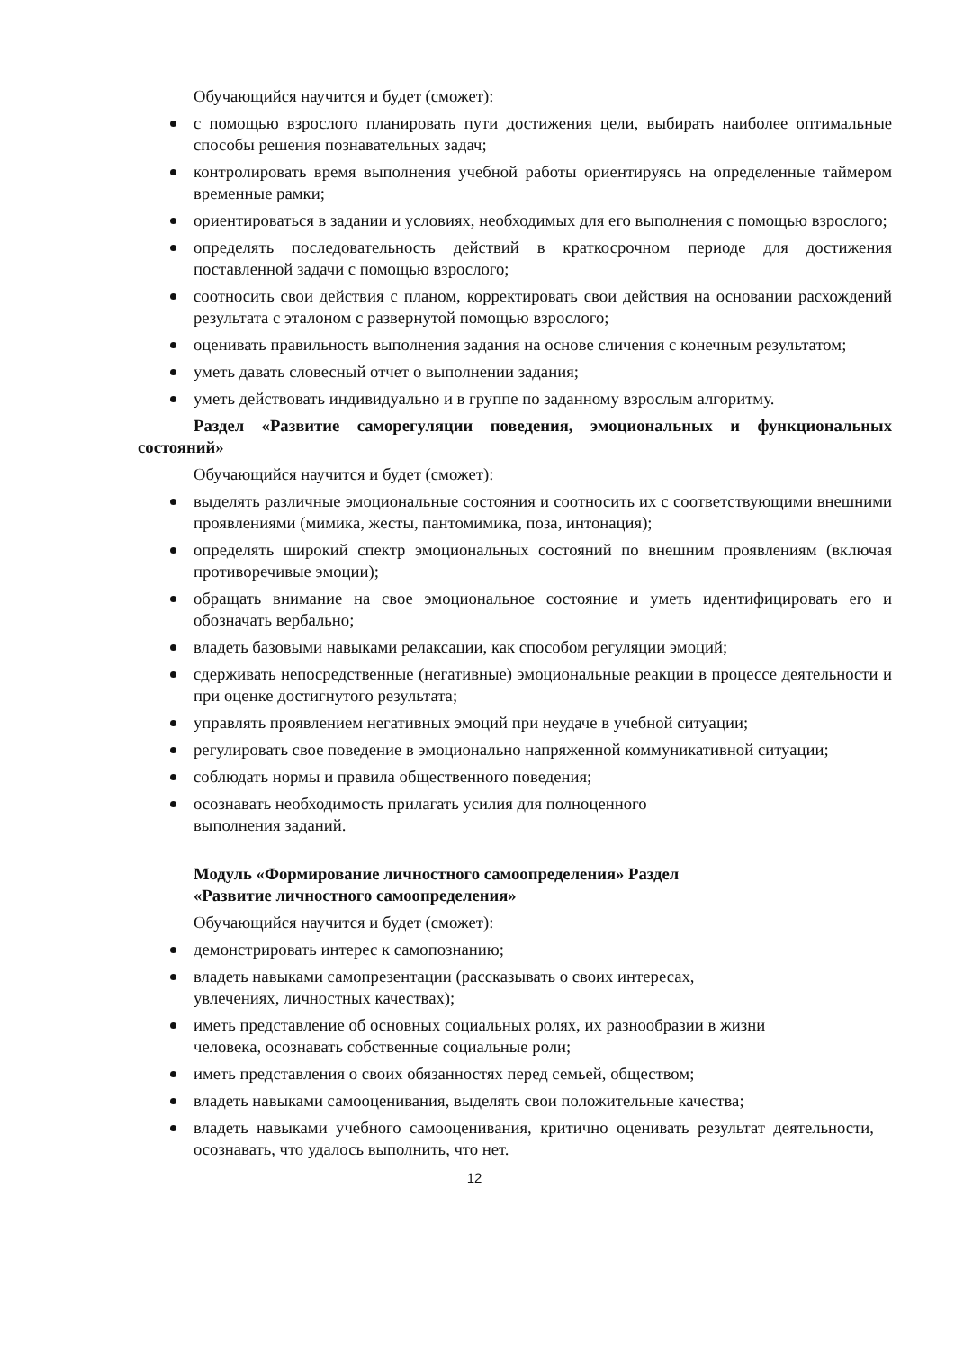Обучающийся научится и будет (сможет):
с помощью взрослого планировать пути достижения цели, выбирать наиболее оптимальные способы решения познавательных задач;
контролировать время выполнения учебной работы ориентируясь на определенные таймером временные рамки;
ориентироваться в задании и условиях, необходимых для его выполнения с помощью взрослого;
определять последовательность действий в краткосрочном периоде для достижения поставленной задачи с помощью взрослого;
соотносить свои действия с планом, корректировать свои действия на основании расхождений результата с эталоном с развернутой помощью взрослого;
оценивать правильность выполнения задания на основе сличения с конечным результатом;
уметь давать словесный отчет о выполнении задания;
уметь действовать индивидуально и в группе по заданному взрослым алгоритму.
Раздел «Развитие саморегуляции поведения, эмоциональных и функциональных состояний»
Обучающийся научится и будет (сможет):
выделять различные эмоциональные состояния и соотносить их с соответствующими внешними проявлениями (мимика, жесты, пантомимика, поза, интонация);
определять широкий спектр эмоциональных состояний по внешним проявлениям (включая противоречивые эмоции);
обращать внимание на свое эмоциональное состояние и уметь идентифицировать его и обозначать вербально;
владеть базовыми навыками релаксации, как способом регуляции эмоций;
сдерживать непосредственные (негативные) эмоциональные реакции в процессе деятельности и при оценке достигнутого результата;
управлять проявлением негативных эмоций при неудаче в учебной ситуации;
регулировать свое поведение в эмоционально напряженной коммуникативной ситуации;
соблюдать нормы и правила общественного поведения;
осознавать необходимость прилагать усилия для полноценного
выполнения заданий.
Модуль «Формирование личностного самоопределения» Раздел
«Развитие личностного самоопределения»
Обучающийся научится и будет (сможет):
демонстрировать интерес к самопознанию;
владеть навыками самопрезентации (рассказывать о своих интересах,
увлечениях, личностных качествах);
иметь представление об основных социальных ролях, их разнообразии в жизни
человека, осознавать собственные социальные роли;
иметь представления о своих обязанностях перед семьей, обществом;
владеть навыками самооценивания, выделять свои положительные качества;
владеть навыками учебного самооценивания, критично оценивать результат деятельности, осознавать, что удалось выполнить, что нет.
12